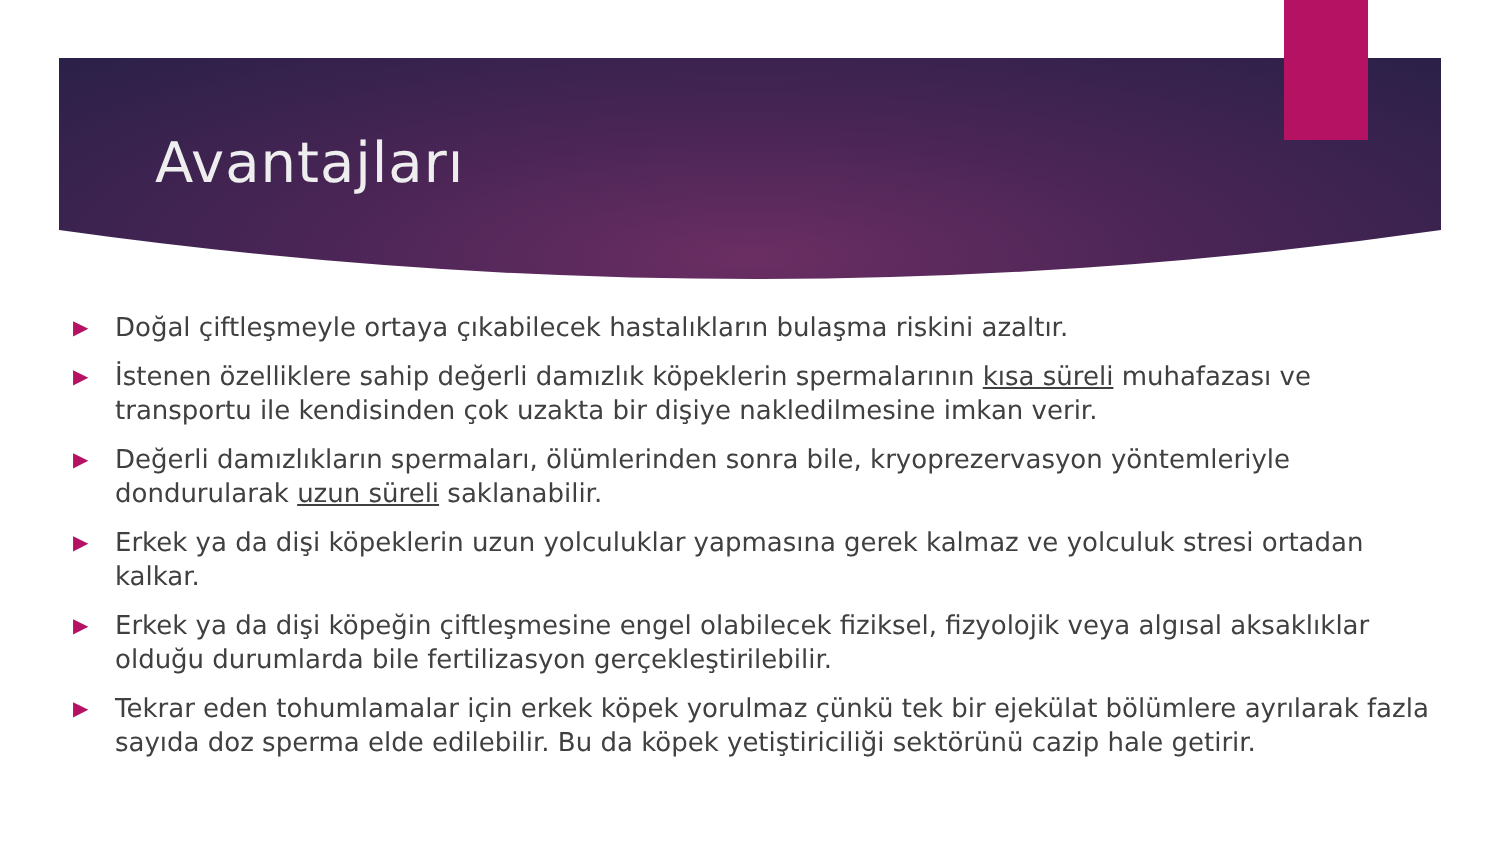Avantajları
▶ Doğal çiftleşmeyle ortaya çıkabilecek hastalıkların bulaşma riskini azaltır.
▶ İstenen özelliklere sahip değerli damızlık köpeklerin spermalarının kısa süreli muhafazası ve transportu ile kendisinden çok uzakta bir dişiye nakledilmesine imkan verir.
▶ Değerli damızlıkların spermaları, ölümlerinden sonra bile, kryoprezervasyon yöntemleriyle dondurularak uzun süreli saklanabilir.
▶ Erkek ya da dişi köpeklerin uzun yolculuklar yapmasına gerek kalmaz ve yolculuk stresi ortadan kalkar.
▶ Erkek ya da dişi köpeğin çiftleşmesine engel olabilecek fiziksel, fizyolojik veya algısal aksaklıklar olduğu durumlarda bile fertilizasyon gerçekleştirilebilir.
▶ Tekrar eden tohumlamalar için erkek köpek yorulmaz çünkü tek bir ejekülat bölümlere ayrılarak fazla sayıda doz sperma elde edilebilir. Bu da köpek yetiştiriciliği sektörünü cazip hale getirir.